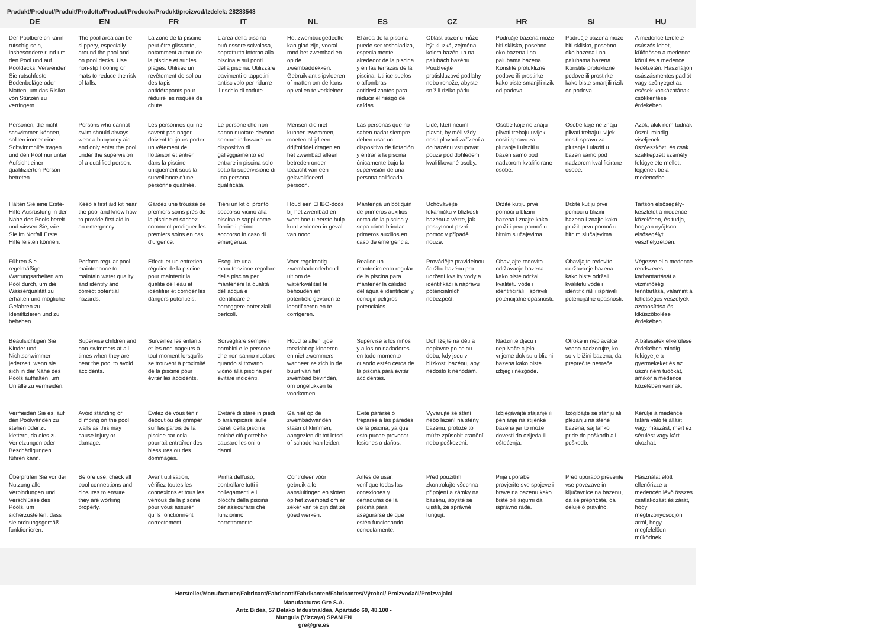Produkt/Product/Produit/Prodotto/Product/Producto/Produkt/proizvod/Izdelek: 28283548
| DE | EN | FR | IT | NL | ES | CZ | HR | SI | HU |
| --- | --- | --- | --- | --- | --- | --- | --- | --- | --- |
| Der Poolbereich kann rutschig sein, insbesondere rund um den Pool und auf Pooldecks. Verwenden Sie rutschfeste Bodenbeläge oder Matten, um das Risiko von Stürzen zu verringern. | The pool area can be slippery, especially around the pool and on pool decks. Use non-slip flooring or mats to reduce the risk of falls. | La zone de la piscine peut être glissante, notamment autour de la piscine et sur les plages. Utilisez un revêtement de sol ou des tapis antidérapants pour réduire les risques de chute. | L'area della piscina può essere scivolosa, soprattutto intorno alla piscina e sui ponti della piscina. Utilizzare pavimenti o tappetini antiscivolo per ridurre il rischio di cadute. | Het zwembadgedeelte kan glad zijn, vooral rond het zwembad en op de zwembaddekken. Gebruik antislipvloeren of matten om de kans op vallen te verkleinen. | El área de la piscina puede ser resbaladiza, especialmente alrededor de la piscina y en las terrazas de la piscina. Utilice suelos o alfombras antideslizantes para reducir el riesgo de caídas. | Oblast bazénu může být kluzká, zejména kolem bazénu a na palubách bazénu. Používejte protiskluzové podlahy nebo rohože, abyste snížili riziko pádu. | Područje bazena može biti sklisko, posebno oko bazena i na palubama bazena. Koristite protuklizne podove ili prostirke kako biste smanjili rizik od padova. | Područje bazena može biti sklisko, posebno oko bazena i na palubama bazena. Koristite protuklizne podove ili prostirke kako biste smanjili rizik od padova. | A medence területe csúszós lehet, különösen a medence körül és a medence fedélzetén. Használjon csúszásmentes padlót vagy szőnyeget az esések kockázatának csökkentése érdekében. |
| Personen, die nicht schwimmen können, sollten immer eine Schwimmhilfe tragen und den Pool nur unter Aufsicht einer qualifizierten Person betreten. | Persons who cannot swim should always wear a buoyancy aid and only enter the pool under the supervision of a qualified person. | Les personnes qui ne savent pas nager doivent toujours porter un vêtement de flottaison et entrer dans la piscine uniquement sous la surveillance d'une personne qualifiée. | Le persone che non sanno nuotare devono sempre indossare un dispositivo di galleggiamento ed entrare in piscina solo sotto la supervisione di una persona qualificata. | Mensen die niet kunnen zwemmen, moeten altijd een drijfmiddel dragen en het zwembad alleen betreden onder toezicht van een gekwalificeerd persoon. | Las personas que no saben nadar siempre deben usar un dispositivo de flotación y entrar a la piscina únicamente bajo la supervisión de una persona calificada. | Lidé, kteří neumí plavat, by měli vždy nosit plovací zařízení a do bazénu vstupovat pouze pod dohledem kvalifikované osoby. | Osobe koje ne znaju plivati trebaju uvijek nositi spravu za plutanje i ulaziti u bazen samo pod nadzorom kvalificirane osobe. | Osobe koje ne znaju plivati trebaju uvijek nositi spravu za plutanje i ulaziti u bazen samo pod nadzorom kvalificirane osobe. | Azok, akik nem tudnak úszni, mindig viseljenek úszóeszközt, és csak szakképzett személy felügyelete mellett lépjenek be a medencébe. |
| Halten Sie eine Erste-Hilfe-Ausrüstung in der Nähe des Pools bereit und wissen Sie, wie Sie im Notfall Erste Hilfe leisten können. | Keep a first aid kit near the pool and know how to provide first aid in an emergency. | Gardez une trousse de premiers soins près de la piscine et sachez comment prodiguer les premiers soins en cas d'urgence. | Tieni un kit di pronto soccorso vicino alla piscina e sappi come fornire il primo soccorso in caso di emergenza. | Houd een EHBO-doos bij het zwembad en weet hoe u eerste hulp kunt verlenen in geval van nood. | Mantenga un botiquín de primeros auxilios cerca de la piscina y sepa cómo brindar primeros auxilios en caso de emergencia. | Uchovávejte lékárničku v blízkosti bazénu a vězte, jak poskytnout první pomoc v případě nouze. | Držite kutiju prve pomoći u blizini bazena i znajte kako pružiti prvu pomoć u hitnim slučajevima. | Držite kutiju prve pomoći u blizini bazena i znajte kako pružiti prvu pomoć u hitnim slučajevima. | Tartson elsősegély-készletet a medence közelében, és tudja, hogyan nyújtson elsősegélyt vészhelyzetben. |
| Führen Sie regelmäßige Wartungsarbeiten am Pool durch, um die Wasserqualität zu erhalten und mögliche Gefahren zu identifizieren und zu beheben. | Perform regular pool maintenance to maintain water quality and identify and correct potential hazards. | Effectuer un entretien régulier de la piscine pour maintenir la qualité de l'eau et identifier et corriger les dangers potentiels. | Eseguire una manutenzione regolare della piscina per mantenere la qualità dell'acqua e identificare e correggere potenziali pericoli. | Voer regelmatig zwembadonderhoud uit om de waterkwaliteit te behouden en potentiële gevaren te identificeren en te corrigeren. | Realice un mantenimiento regular de la piscina para mantener la calidad del agua e identificar y corregir peligros potenciales. | Provádějte pravidelnou údržbu bazénu pro udržení kvality vody a identifikaci a nápravu potenciálních nebezpečí. | Obavljajte redovito održavanje bazena kako biste održali kvalitetu vode i identificirali i ispravili potencijalne opasnosti. | Obavljajte redovito održavanje bazena kako biste održali kvalitetu vode i identificirali i ispravili potencijalne opasnosti. | Végezze el a medence rendszeres karbantartását a vízminőség fenntartása, valamint a lehetséges veszélyek azonosítása és kiküszöbölése érdekében. |
| Beaufsichtigen Sie Kinder und Nichtschwimmer jederzeit, wenn sie sich in der Nähe des Pools aufhalten, um Unfälle zu vermeiden. | Supervise children and non-swimmers at all times when they are near the pool to avoid accidents. | Surveillez les enfants et les non-nageurs à tout moment lorsqu'ils se trouvent à proximité de la piscine pour éviter les accidents. | Sorvegliare sempre i bambini e le persone che non sanno nuotare quando si trovano vicino alla piscina per evitare incidenti. | Houd te allen tijde toezicht op kinderen en niet-zwemmers wanneer ze zich in de buurt van het zwembad bevinden, om ongelukken te voorkomen. | Supervise a los niños y a los no nadadores en todo momento cuando estén cerca de la piscina para evitar accidentes. | Dohlížejte na děti a neplavce po celou dobu, kdy jsou v blízkosti bazénu, aby nedošlo k nehodám. | Nadzirite djecu i neplivače cijelo vrijeme dok su u blizini bazena kako biste izbjegli nezgode. | Otroke in neplavalce vedno nadzorujte, ko so v bližini bazena, da preprečite nesreče. | A balesetek elkerülése érdekében mindig felügyelje a gyermekeket és az úszni nem tudókat, amikor a medence közelében vannak. |
| Vermeiden Sie es, auf den Poolwänden zu stehen oder zu klettern, da dies zu Verletzungen oder Beschädigungen führen kann. | Avoid standing or climbing on the pool walls as this may cause injury or damage. | Évitez de vous tenir debout ou de grimper sur les parois de la piscine car cela pourrait entraîner des blessures ou des dommages. | Evitare di stare in piedi o arrampicarsi sulle pareti della piscina poiché ciò potrebbe causare lesioni o danni. | Ga niet op de zwembadwanden staan of klimmen, aangezien dit tot letsel of schade kan leiden. | Evite pararse o treparse a las paredes de la piscina, ya que esto puede provocar lesiones o daños. | Vyvarujte se stání nebo lezení na stěny bazénu, protože to může způsobit zranění nebo poškození. | Izbjegavajte stajanje ili penjanje na stijenke bazena jer to može dovesti do ozljeda ili oštećenja. | Izogibajte se stanju ali plezanju na stene bazena, saj lahko pride do poškodb ali poškodb. | Kerülje a medence falára való felállást vagy mászást, mert ez sérülést vagy kárt okozhat. |
| Überprüfen Sie vor der Nutzung alle Verbindungen und Verschlüsse des Pools, um sicherzustellen, dass sie ordnungsgemäß funktionieren. | Before use, check all pool connections and closures to ensure they are working properly. | Avant utilisation, vérifiez toutes les connexions et tous les verrous de la piscine pour vous assurer qu'ils fonctionnent correctement. | Prima dell'uso, controllare tutti i collegamenti e i blocchi della piscina per assicurarsi che funzionino correttamente. | Controleer vóór gebruik alle aansluitingen en sloten op het zwembad om er zeker van te zijn dat ze goed werken. | Antes de usar, verifique todas las conexiones y cerraduras de la piscina para asegurarse de que estén funcionando correctamente. | Před použitím zkontrolujte všechna připojení a zámky na bazénu, abyste se ujistili, že správně fungují. | Prije uporabe provjerite sve spojeve i brave na bazenu kako biste bili sigurni da ispravno rade. | Pred uporabo preverite vse povezave in ključavnice na bazenu, da se prepričate, da delujejo pravilno. | Használat előtt ellenőrizze a medencén lévő összes csatlakozást és zárat, hogy megbizonyosodjon arról, hogy megfelelően működnek. |
Hersteller/Manufacturer/Fabricant/Fabricanti/Fabrikanten/Fabricantes/Výrobci/ Proizvođači/Proizvajalci
Manufacturas Gre S.A.
Aritz Bidea, 57 Belako Industrialdea, Apartado 69, 48.100 -
Munguia (Vizcaya) SPANIEN
gre@gre.es